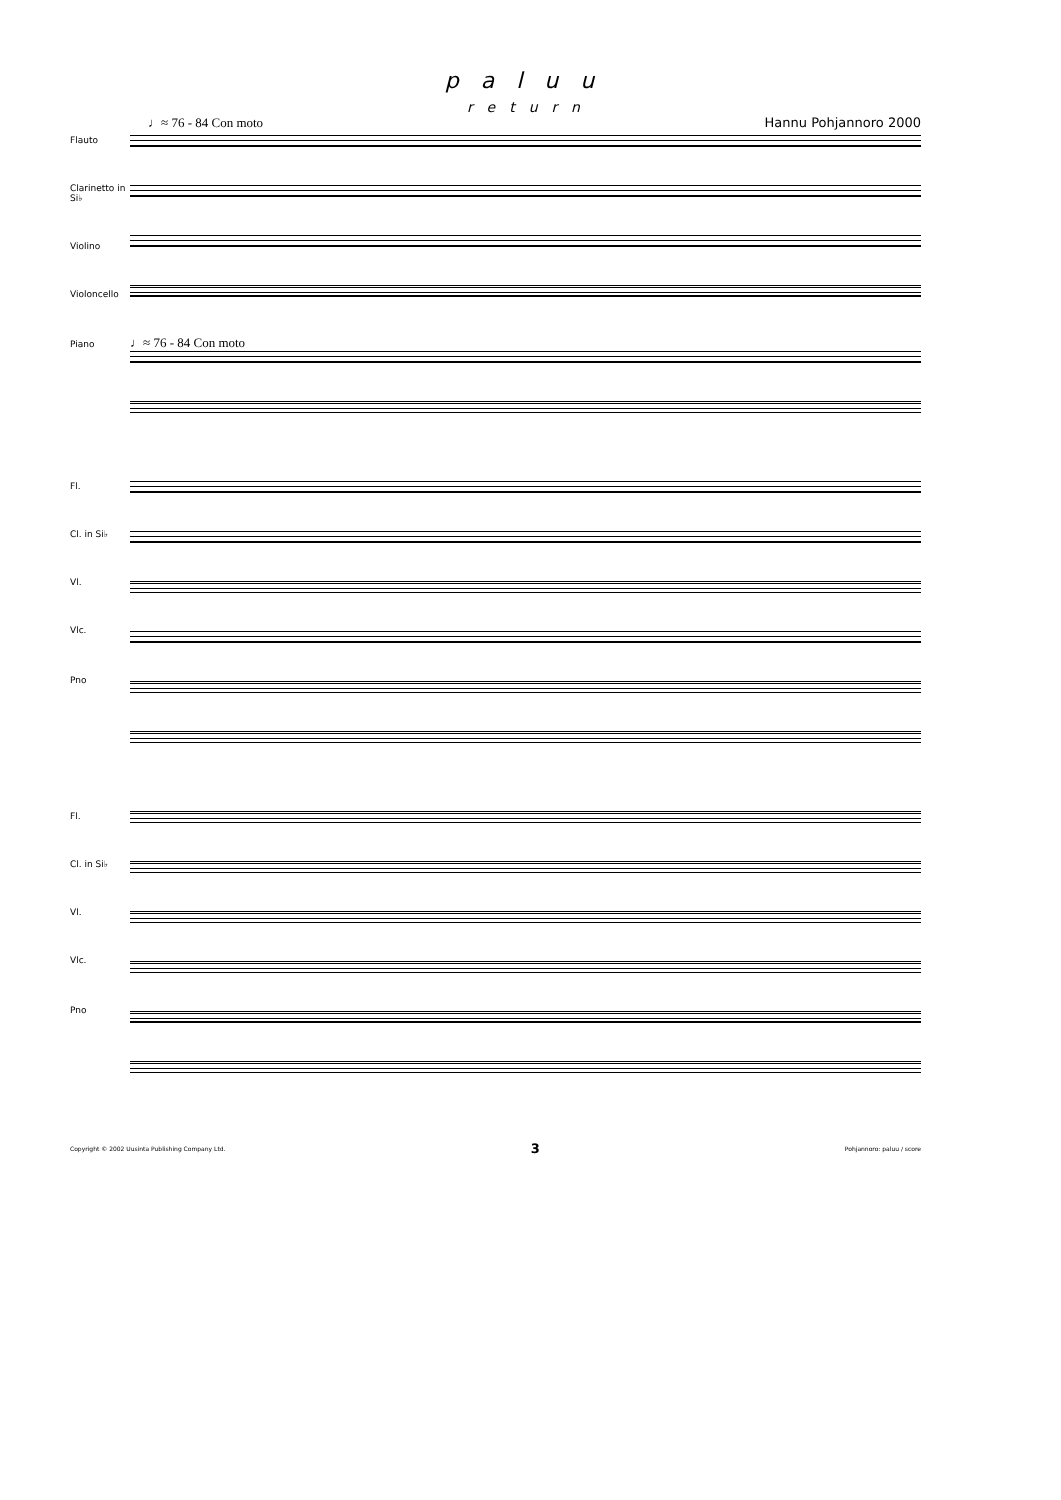paluu
return
♩≈ 76 - 84 Con moto Hannu Pohjannoro 2000
Flauto
Clarinetto in Si♭
Violino
Violoncello
Piano
♩≈ 76 - 84 Con moto
Fl.
Cl. in Si♭
Vl.
Vlc.
Pno
Fl.
Cl. in Si♭
Vl.
Vlc.
Pno
Copyright © 2002 Uusinta Publishing Company Ltd. 3 Pohjannoro: paluu / score